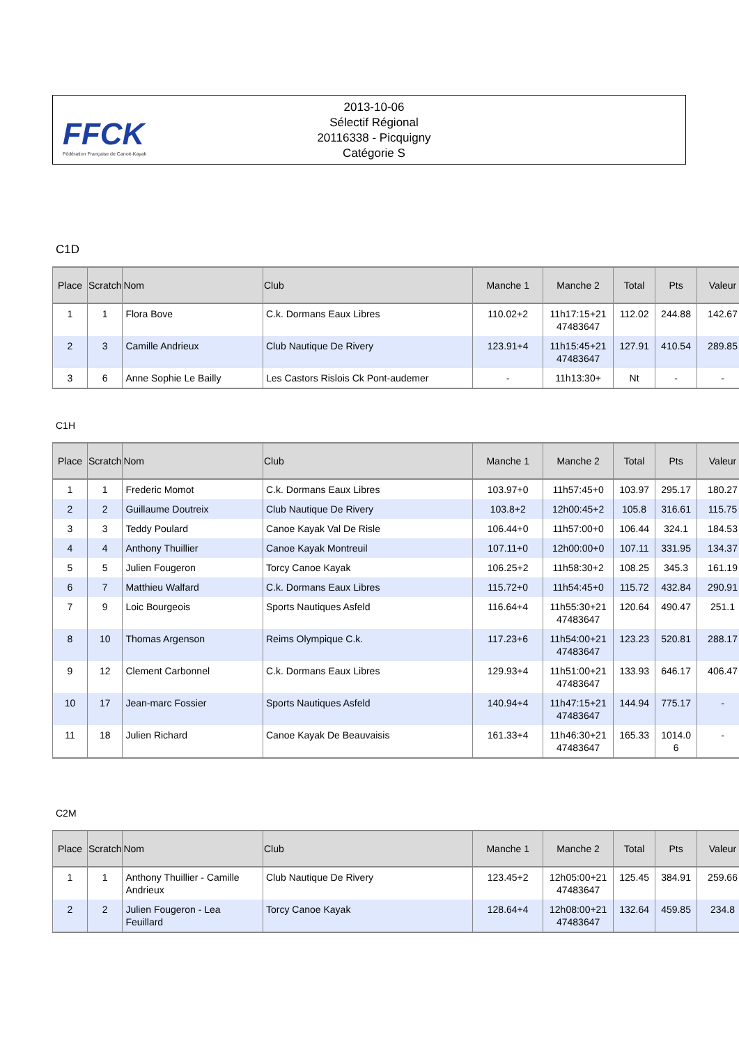FFCK
Fédération Française de Canoë-Kayak
2013-10-06
Sélectif Régional
20116338 - Picquigny
Catégorie S
C1D
| Place | Scratch | Nom | Club | Manche 1 | Manche 2 | Total | Pts | Valeur |
| --- | --- | --- | --- | --- | --- | --- | --- | --- |
| 1 | 1 | Flora Bove | C.k. Dormans Eaux Libres | 110.02+2 | 11h17:15+21 47483647 | 112.02 | 244.88 | 142.67 |
| 2 | 3 | Camille Andrieux | Club Nautique De Rivery | 123.91+4 | 11h15:45+21 47483647 | 127.91 | 410.54 | 289.85 |
| 3 | 6 | Anne Sophie Le Bailly | Les Castors Rislois Ck Pont-audemer | - | 11h13:30+ | Nt | - | - |
C1H
| Place | Scratch | Nom | Club | Manche 1 | Manche 2 | Total | Pts | Valeur |
| --- | --- | --- | --- | --- | --- | --- | --- | --- |
| 1 | 1 | Frederic Momot | C.k. Dormans Eaux Libres | 103.97+0 | 11h57:45+0 | 103.97 | 295.17 | 180.27 |
| 2 | 2 | Guillaume Doutreix | Club Nautique De Rivery | 103.8+2 | 12h00:45+2 | 105.8 | 316.61 | 115.75 |
| 3 | 3 | Teddy Poulard | Canoe Kayak Val De Risle | 106.44+0 | 11h57:00+0 | 106.44 | 324.1 | 184.53 |
| 4 | 4 | Anthony Thuillier | Canoe Kayak Montreuil | 107.11+0 | 12h00:00+0 | 107.11 | 331.95 | 134.37 |
| 5 | 5 | Julien Fougeron | Torcy Canoe Kayak | 106.25+2 | 11h58:30+2 | 108.25 | 345.3 | 161.19 |
| 6 | 7 | Matthieu Walfard | C.k. Dormans Eaux Libres | 115.72+0 | 11h54:45+0 | 115.72 | 432.84 | 290.91 |
| 7 | 9 | Loic Bourgeois | Sports Nautiques Asfeld | 116.64+4 | 11h55:30+21 47483647 | 120.64 | 490.47 | 251.1 |
| 8 | 10 | Thomas Argenson | Reims Olympique C.k. | 117.23+6 | 11h54:00+21 47483647 | 123.23 | 520.81 | 288.17 |
| 9 | 12 | Clement Carbonnel | C.k. Dormans Eaux Libres | 129.93+4 | 11h51:00+21 47483647 | 133.93 | 646.17 | 406.47 |
| 10 | 17 | Jean-marc Fossier | Sports Nautiques Asfeld | 140.94+4 | 11h47:15+21 47483647 | 144.94 | 775.17 | - |
| 11 | 18 | Julien Richard | Canoe Kayak De Beauvaisis | 161.33+4 | 11h46:30+21 47483647 | 165.33 | 1014.0 6 | - |
C2M
| Place | Scratch | Nom | Club | Manche 1 | Manche 2 | Total | Pts | Valeur |
| --- | --- | --- | --- | --- | --- | --- | --- | --- |
| 1 | 1 | Anthony Thuillier - Camille Andrieux | Club Nautique De Rivery | 123.45+2 | 12h05:00+21 47483647 | 125.45 | 384.91 | 259.66 |
| 2 | 2 | Julien Fougeron - Lea Feuillard | Torcy Canoe Kayak | 128.64+4 | 12h08:00+21 47483647 | 132.64 | 459.85 | 234.8 |